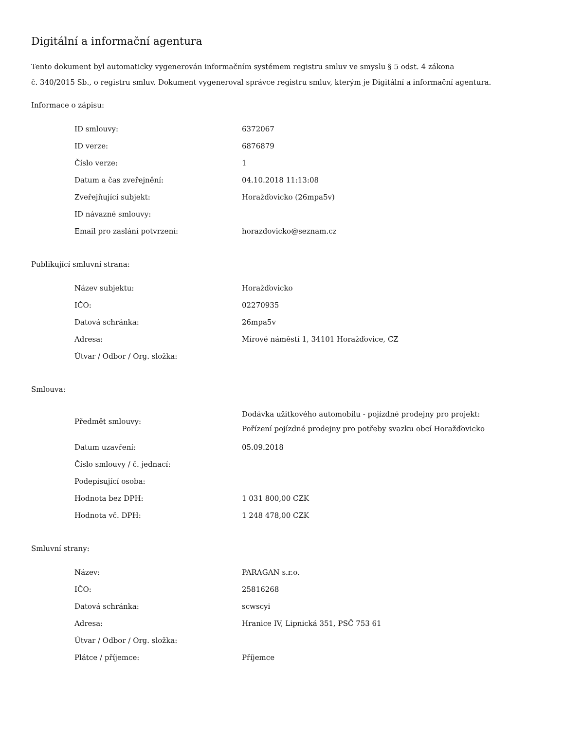Digitální a informační agentura
Tento dokument byl automaticky vygenerován informačním systémem registru smluv ve smyslu § 5 odst. 4 zákona
č. 340/2015 Sb., o registru smluv. Dokument vygeneroval správce registru smluv, kterým je Digitální a informační agentura.
Informace o zápisu:
| ID smlouvy: | 6372067 |
| ID verze: | 6876879 |
| Číslo verze: | 1 |
| Datum a čas zveřejnění: | 04.10.2018 11:13:08 |
| Zveřejňující subjekt: | Horažďovicko (26mpa5v) |
| ID návazné smlouvy: | |
| Email pro zaslání potvrzení: | horazdovicko@seznam.cz |
Publikující smluvní strana:
| Název subjektu: | Horažďovicko |
| IČO: | 02270935 |
| Datová schránka: | 26mpa5v |
| Adresa: | Mírové náměstí 1, 34101 Horažďovice, CZ |
| Útvar / Odbor / Org. složka: | |
Smlouva:
| Předmět smlouvy: | Dodávka užitkového automobilu - pojízdné prodejny pro projekt: Pořízení pojízdné prodejny pro potřeby svazku obcí Horažďovicko |
| Datum uzavření: | 05.09.2018 |
| Číslo smlouvy / č. jednací: | |
| Podepisující osoba: | |
| Hodnota bez DPH: | 1 031 800,00 CZK |
| Hodnota vč. DPH: | 1 248 478,00 CZK |
Smluvní strany:
| Název: | PARAGAN s.r.o. |
| IČO: | 25816268 |
| Datová schránka: | scwscyi |
| Adresa: | Hranice IV, Lipnická 351, PSČ 753 61 |
| Útvar / Odbor / Org. složka: | |
| Plátce / příjemce: | Příjemce |